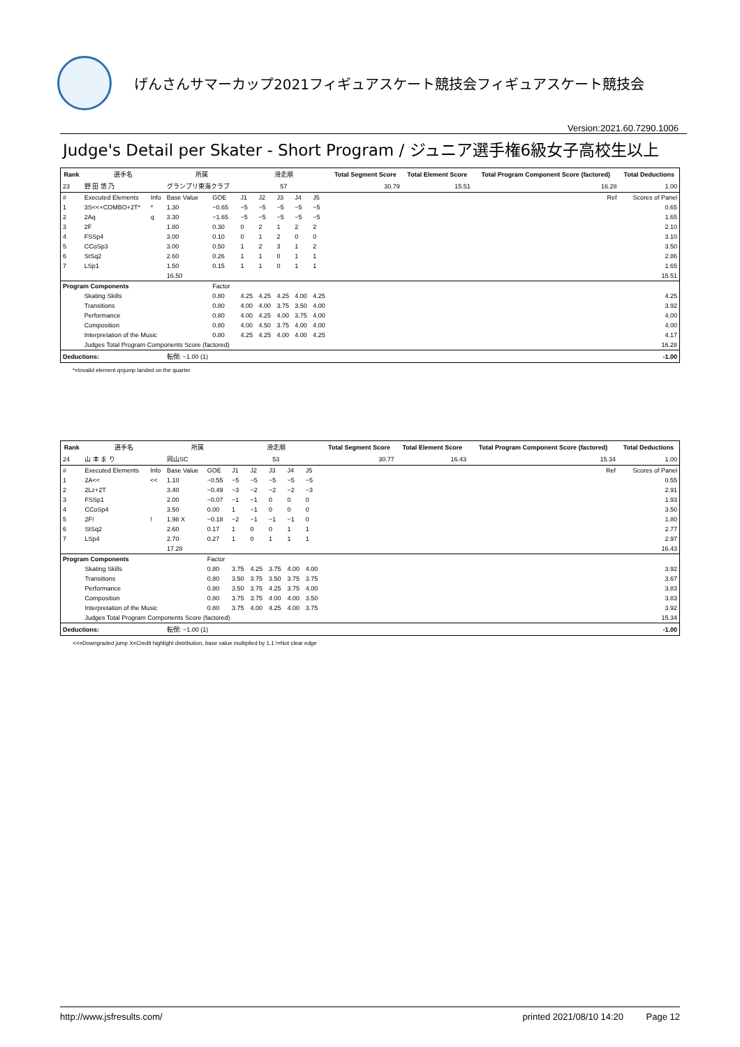げんさんサマーカップ2021フィギュアスケート競技会フィギュアスケート競技会
Version:2021.60.7290.1006
Judge's Detail per Skater - Short Program / ジュニア選手権6級女子高校生以上
| Rank | 選手名 | | 所属 | | 滑走順 | | | | | Total Segment Score | Total Element Score | Total Program Component Score (factored) | Total Deductions |
| --- | --- | --- | --- | --- | --- | --- | --- | --- | --- | --- | --- | --- | --- |
| 23 | 野 田 悠 乃 | | グランプリ東海クラブ | | 57 | | | | | 30.79 | 15.51 | 16.28 | 1.00 |
| # | Executed Elements | Info | Base Value | GOE | J1 | J2 | J3 | J4 | J5 | Ref | | | Scores of Panel |
| 1 | 3S<<+COMBO+2T* | * | 1.30 | −0.65 | −5 | −5 | −5 | −5 | −5 | | | | 0.65 |
| 2 | 2Aq | q | 3.30 | −1.65 | −5 | −5 | −5 | −5 | −5 | | | | 1.65 |
| 3 | 2F | | 1.80 | 0.30 | 0 | 2 | 1 | 2 | 2 | | | | 2.10 |
| 4 | FSSp4 | | 3.00 | 0.10 | 0 | 1 | 2 | 0 | 0 | | | | 3.10 |
| 5 | CCoSp3 | | 3.00 | 0.50 | 1 | 2 | 3 | 1 | 2 | | | | 3.50 |
| 6 | StSq2 | | 2.60 | 0.26 | 1 | 1 | 0 | 1 | 1 | | | | 2.86 |
| 7 | LSp1 | | 1.50 | 0.15 | 1 | 1 | 0 | 1 | 1 | | | | 1.65 |
| | | | 16.50 | | | | | | | | | | 15.51 |
| Program Components | | | | Factor | | | | | | | | | |
| | Skating Skills | | | 0.80 | 4.25 | 4.25 | 4.25 | 4.00 | 4.25 | | | | 4.25 |
| | Transitions | | | 0.80 | 4.00 | 4.00 | 3.75 | 3.50 | 4.00 | | | | 3.92 |
| | Performance | | | 0.80 | 4.00 | 4.25 | 4.00 | 3.75 | 4.00 | | | | 4.00 |
| | Composition | | | 0.80 | 4.00 | 4.50 | 3.75 | 4.00 | 4.00 | | | | 4.00 |
| | Interpretation of the Music | | | 0.80 | 4.25 | 4.25 | 4.00 | 4.00 | 4.25 | | | | 4.17 |
| | Judges Total Program Components Score (factored) | | | | | | | | | | | | 16.28 |
| Deductions: | | | 転倒: −1.00 (1) | | | | | | | | | | -1.00 |
*=Invalid element q=jump landed on the quarter
| Rank | 選手名 | | 所属 | | 滑走順 | | | | | Total Segment Score | Total Element Score | Total Program Component Score (factored) | Total Deductions |
| --- | --- | --- | --- | --- | --- | --- | --- | --- | --- | --- | --- | --- | --- |
| 24 | 山 本 ま り | | 岡山SC | | 53 | | | | | 30.77 | 16.43 | 15.34 | 1.00 |
| # | Executed Elements | Info | Base Value | GOE | J1 | J2 | J3 | J4 | J5 | Ref | | | Scores of Panel |
| 1 | 2A<< | << | 1.10 | −0.55 | −5 | −5 | −5 | −5 | −5 | | | | 0.55 |
| 2 | 2Lz+2T | | 3.40 | −0.49 | −3 | −2 | −2 | −2 | −3 | | | | 2.91 |
| 3 | FSSp1 | | 2.00 | −0.07 | −1 | −1 | 0 | 0 | 0 | | | | 1.93 |
| 4 | CCoSp4 | | 3.50 | 0.00 | 1 | −1 | 0 | 0 | 0 | | | | 3.50 |
| 5 | 2F! | ! | 1.98 X | −0.18 | −2 | −1 | −1 | −1 | 0 | | | | 1.80 |
| 6 | StSq2 | | 2.60 | 0.17 | 1 | 0 | 0 | 1 | 1 | | | | 2.77 |
| 7 | LSp4 | | 2.70 | 0.27 | 1 | 0 | 1 | 1 | 1 | | | | 2.97 |
| | | | 17.28 | | | | | | | | | | 16.43 |
| Program Components | | | | Factor | | | | | | | | | |
| | Skating Skills | | | 0.80 | 3.75 | 4.25 | 3.75 | 4.00 | 4.00 | | | | 3.92 |
| | Transitions | | | 0.80 | 3.50 | 3.75 | 3.50 | 3.75 | 3.75 | | | | 3.67 |
| | Performance | | | 0.80 | 3.50 | 3.75 | 4.25 | 3.75 | 4.00 | | | | 3.83 |
| | Composition | | | 0.80 | 3.75 | 3.75 | 4.00 | 4.00 | 3.50 | | | | 3.83 |
| | Interpretation of the Music | | | 0.80 | 3.75 | 4.00 | 4.25 | 4.00 | 3.75 | | | | 3.92 |
| | Judges Total Program Components Score (factored) | | | | | | | | | | | | 15.34 |
| Deductions: | | | 転倒: −1.00 (1) | | | | | | | | | | -1.00 |
<<=Downgraded jump X=Credit highlight distribution, base value multiplied by 1.1 !=Not clear edge
http://www.jsfresults.com/ printed 2021/08/10 14:20 Page 12